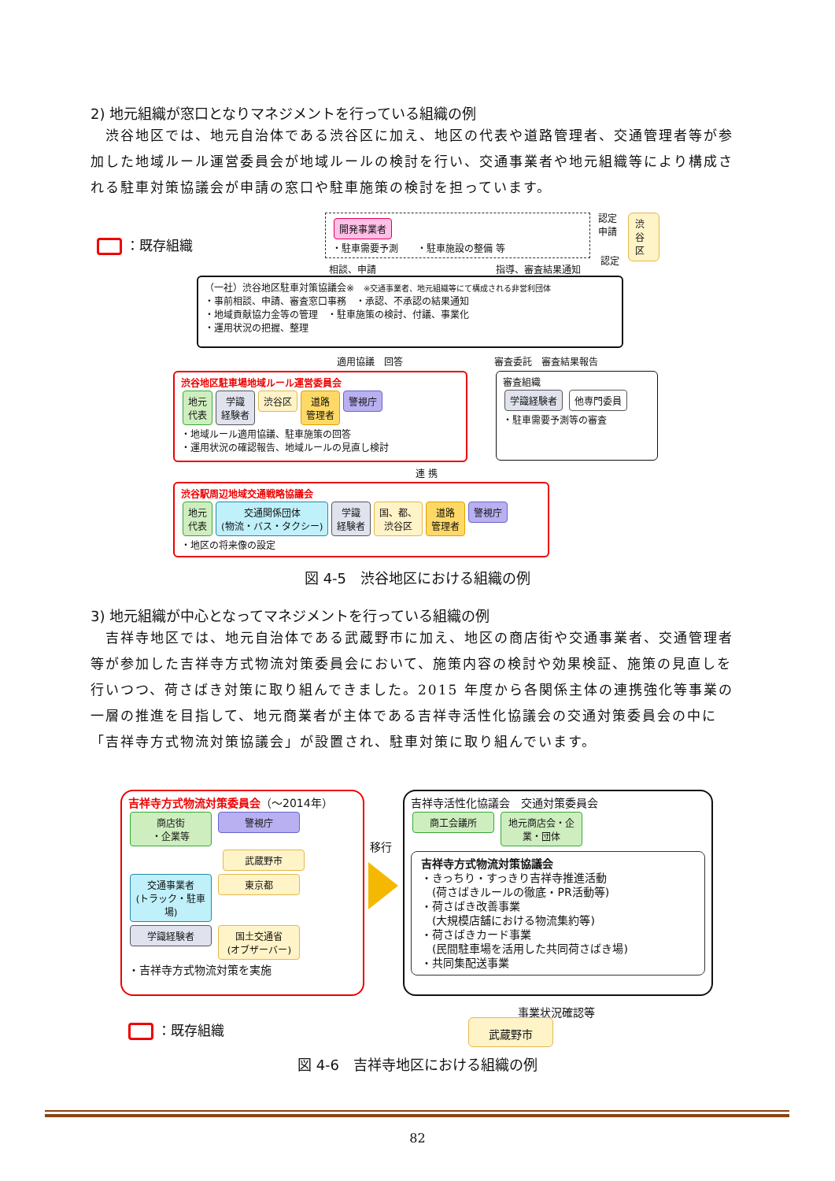2) 地元組織が窓口となりマネジメントを行っている組織の例
　渋谷地区では、地元自治体である渋谷区に加え、地区の代表や道路管理者、交通管理者等が参加した地域ルール運営委員会が地域ルールの検討を行い、交通事業者や地元組織等により構成される駐車対策協議会が申請の窓口や駐車施策の検討を担っています。
：既存組織
開発事業者
・駐車需要予測　　・駐車施設の整備 等
認定
申請
認定
渋谷区
相談、申請 指導、審査結果通知
（一社）渋谷地区駐車対策協議会※　※交通事業者、地元組織等にて構成される非営利団体
・事前相談、申請、審査窓口事務　・承認、不承認の結果通知
・地域貢献協力金等の管理　・駐車施策の検討、付議、事業化
・運用状況の把握、整理
適用協議　回答 審査委託　審査結果報告
渋谷地区駐車場地域ルール運営委員会
地元
代表 学識
経験者 渋谷区 道路
管理者 警視庁
・地域ルール適用協議、駐車施策の回答
・運用状況の確認報告、地域ルールの見直し検討
審査組織
学識経験者 他専門委員
・駐車需要予測等の審査
連 携
渋谷駅周辺地域交通戦略協議会
地元
代表 交通関係団体
(物流・バス・タクシー) 学識
経験者 国、都、
渋谷区 道路
管理者 警視庁
・地区の将来像の設定
図 4-5　渋谷地区における組織の例
3) 地元組織が中心となってマネジメントを行っている組織の例
　吉祥寺地区では、地元自治体である武蔵野市に加え、地区の商店街や交通事業者、交通管理者等が参加した吉祥寺方式物流対策委員会において、施策内容の検討や効果検証、施策の見直しを行いつつ、荷さばき対策に取り組んできました。2015 年度から各関係主体の連携強化等事業の一層の推進を目指して、地元商業者が主体である吉祥寺活性化協議会の交通対策委員会の中に「吉祥寺方式物流対策協議会」が設置され、駐車対策に取り組んでいます。
吉祥寺方式物流対策委員会（～2014年）
商店街
・企業等 警視庁
武蔵野市
交通事業者
(トラック・駐車場) 東京都
学識経験者 国土交通省
(オブザーバー)
・吉祥寺方式物流対策を実施
移行
吉祥寺活性化協議会　交通対策委員会
商工会議所 地元商店会・企業・団体
吉祥寺方式物流対策協議会
・きっちり・すっきり吉祥寺推進活動
　(荷さばきルールの徹底・PR活動等)
・荷さばき改善事業
　(大規模店舗における物流集約等)
・荷さばきカード事業
　(民間駐車場を活用した共同荷さばき場)
・共同集配送事業
事業状況確認等
：既存組織 武蔵野市
図 4-6　吉祥寺地区における組織の例
82